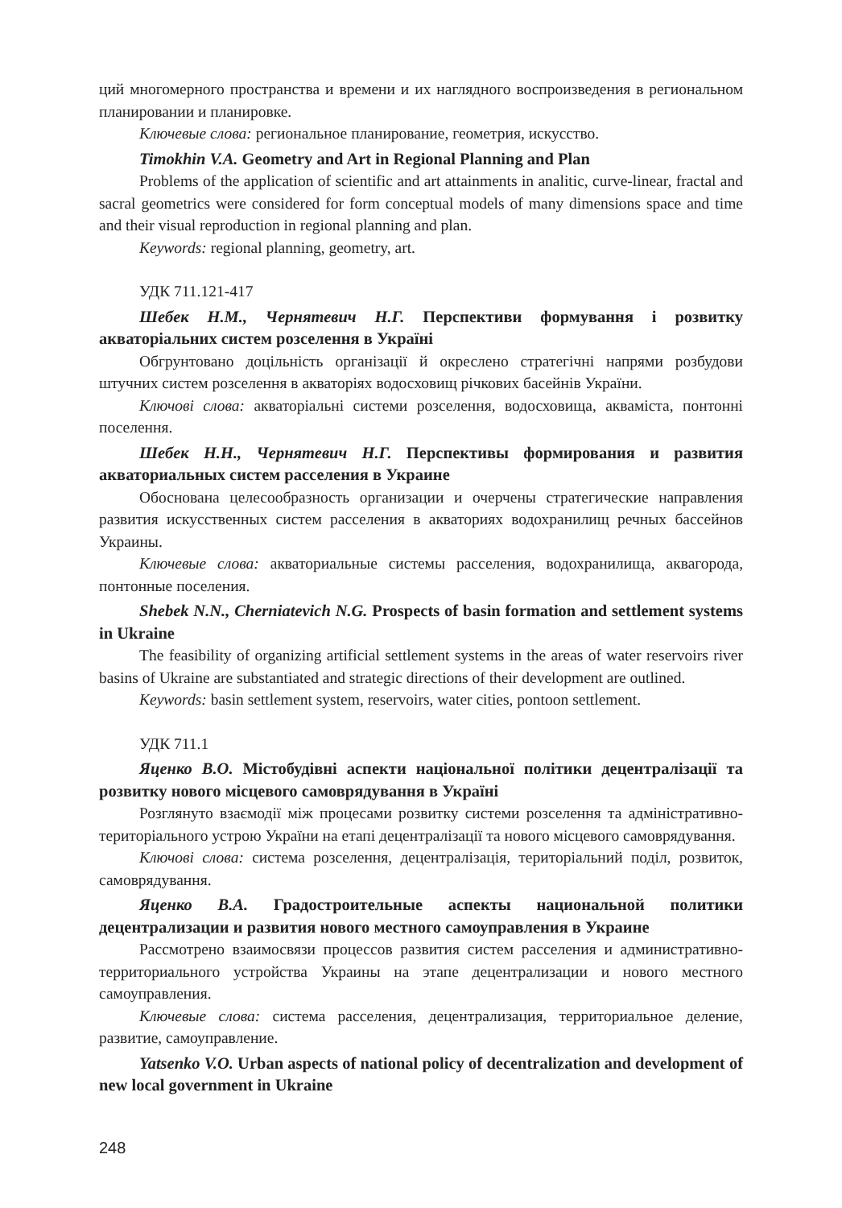ций многомерного пространства и времени и их наглядного воспроизведения в региональном планировании и планировке.
Ключевые слова: региональное планирование, геометрия, искусство.
Timokhin V.A. Geometry and Art in Regional Planning and Plan
Problems of the application of scientific and art attainments in analitic, curve-linear, fractal and sacral geometrics were considered for form conceptual models of many dimensions space and time and their visual reproduction in regional planning and plan.
Keywords: regional planning, geometry, art.
УДК 711.121-417
Шебек Н.М., Чернятевич Н.Г. Перспективи формування і розвитку акваторіальних систем розселення в Україні
Обгрунтовано доцільність організації й окреслено стратегічні напрями розбудови штучних систем розселення в акваторіях водосховищ річкових басейнів України.
Ключові слова: акваторіальні системи розселення, водосховища, акваміста, понтонні поселення.
Шебек Н.Н., Чернятевич Н.Г. Перспективы формирования и развития акваториальных систем расселения в Украине
Обоснована целесообразность организации и очерчены стратегические направления развития искусственных систем расселения в акваториях водохранилищ речных бассейнов Украины.
Ключевые слова: акваториальные системы расселения, водохранилища, аквагорода, понтонные поселения.
Shebek N.N., Cherniatevich N.G. Prospects of basin formation and settlement systems in Ukraine
The feasibility of organizing artificial settlement systems in the areas of water reservoirs river basins of Ukraine are substantiated and strategic directions of their development are outlined.
Keywords: basin settlement system, reservoirs, water cities, pontoon settlement.
УДК 711.1
Яценко В.О. Містобудівні аспекти національної політики децентралізації та розвитку нового місцевого самоврядування в Україні
Розглянуто взаємодії між процесами розвитку системи розселення та адміністративно-територіального устрою України на етапі децентралізації та нового місцевого самоврядування.
Ключові слова: система розселення, децентралізація, територіальний поділ, розвиток, самоврядування.
Яценко В.А. Градостроительные аспекты национальной политики децентрализации и развития нового местного самоуправления в Украине
Рассмотрено взаимосвязи процессов развития систем расселения и административно-территориального устройства Украины на этапе децентрализации и нового местного самоуправления.
Ключевые слова: система расселения, децентрализация, территориальное деление, развитие, самоуправление.
Yatsenko V.O. Urban aspects of national policy of decentralization and development of new local government in Ukraine
248